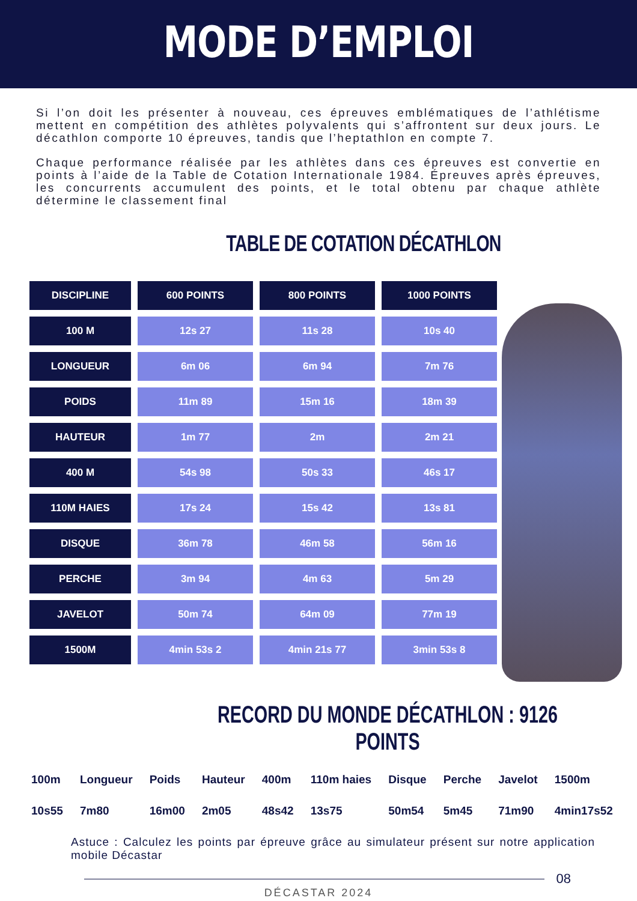MODE D’EMPLOI
Si l’on doit les présenter à nouveau, ces épreuves emblématiques de l’athlétisme mettent en compétition des athlètes polyvalents qui s’affrontent sur deux jours. Le décathlon comporte 10 épreuves, tandis que l’heptathlon en compte 7.
Chaque performance réalisée par les athlètes dans ces épreuves est convertie en points à l’aide de la Table de Cotation Internationale 1984. Épreuves après épreuves, les concurrents accumulent des points, et le total obtenu par chaque athlète détermine le classement final
TABLE DE COTATION DÉCATHLON
| DISCIPLINE | 600 POINTS | 800 POINTS | 1000 POINTS |
| --- | --- | --- | --- |
| 100 M | 12s 27 | 11s 28 | 10s 40 |
| LONGUEUR | 6m 06 | 6m 94 | 7m 76 |
| POIDS | 11m 89 | 15m 16 | 18m 39 |
| HAUTEUR | 1m 77 | 2m | 2m 21 |
| 400 M | 54s 98 | 50s 33 | 46s 17 |
| 110M HAIES | 17s 24 | 15s 42 | 13s 81 |
| DISQUE | 36m 78 | 46m 58 | 56m 16 |
| PERCHE | 3m 94 | 4m 63 | 5m 29 |
| JAVELOT | 50m 74 | 64m 09 | 77m 19 |
| 1500M | 4min 53s 2 | 4min 21s 77 | 3min 53s 8 |
RECORD DU MONDE DÉCATHLON : 9126 POINTS
100m
10s55
Longueur
7m80
Poids
16m00
Hauteur
2m05
400m
48s42
110m haies
13s75
Disque
50m54
Perche
5m45
Javelot
71m90
1500m
4min17s52
Astuce : Calculez les points par épreuve grâce au simulateur présent sur notre application mobile Décastar
08
DÉCASTAR 2024